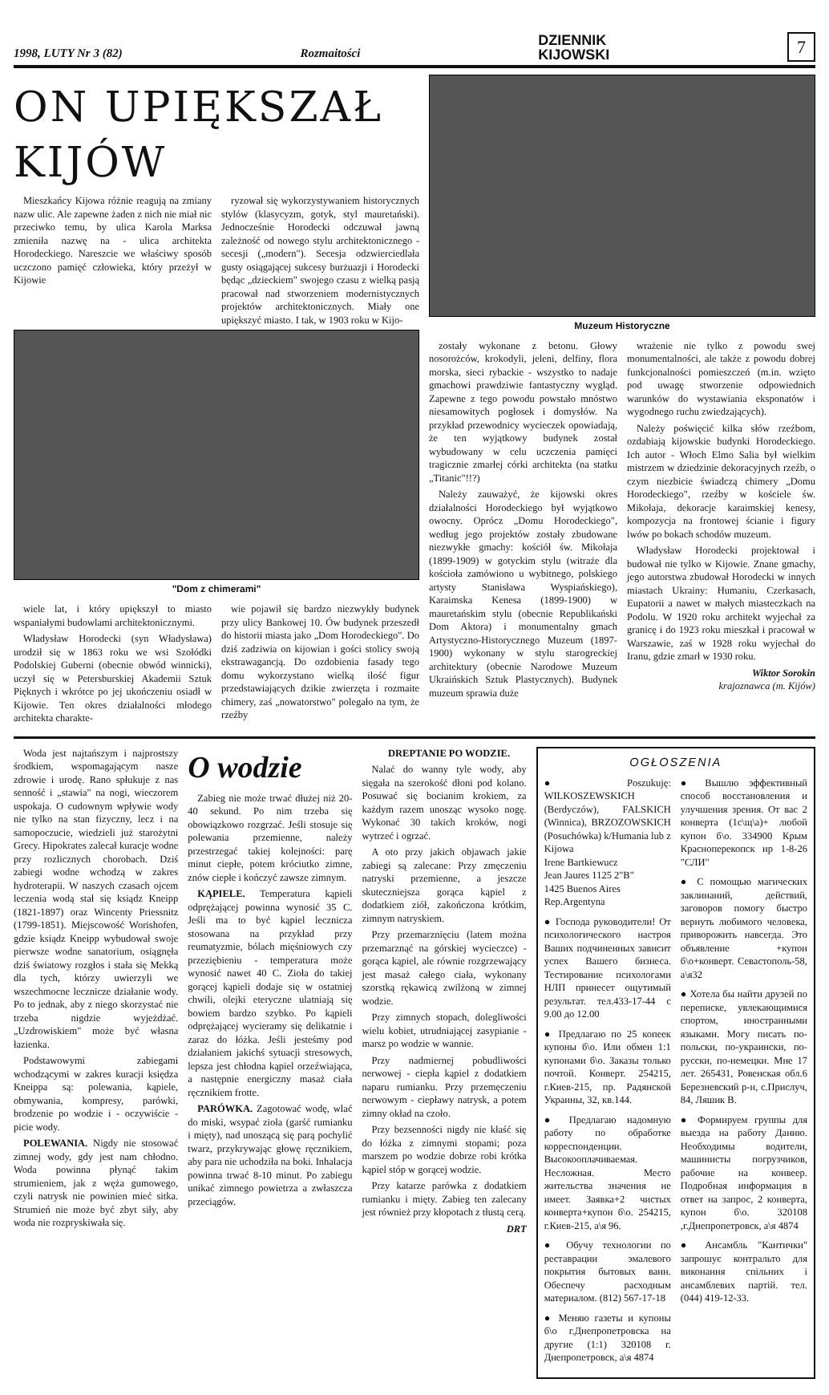1998, LUTY Nr 3 (82) Rozmaitości DZIENNIK
KIJOWSKI 7
ON UPIĘKSZAŁ KIJÓW
Mieszkańcy Kijowa różnie reagują na zmiany nazw ulic. Ale zapewne żaden z nich nie miał nic przeciwko temu, by ulica Karola Marksa zmieniła nazwę na - ulica architekta Horodeckiego. Nareszcie we właściwy sposób uczczono pamięć człowieka, który przeżył w Kijowie
ryzował się wykorzystywaniem historycznych stylów (klasycyzm, gotyk, styl mauretański). Jednocześnie Horodecki odczuwał jawną zależność od nowego stylu architektonicznego - secesji („modern"). Secesja odzwierciedlała gusty osiągającej sukcesy burżuazji i Horodecki będąc „dzieckiem" swojego czasu z wielką pasją pracował nad stworzeniem modernistycznych projektów architektonicznych. Miały one upiększyć miasto. I tak, w 1903 roku w Kijo-
"Dom z chimerami"
wiele lat, i który upiększył to miasto wspaniałymi budowlami architektonicznymi.
Władysław Horodecki (syn Władysława) urodził się w 1863 roku we wsi Szołódki Podolskiej Guberni (obecnie obwód winnicki), uczył się w Petersburskiej Akademii Sztuk Pięknych i wkrótce po jej ukończeniu osiadł w Kijowie. Ten okres działalności młodego architekta charakte-
wie pojawił się bardzo niezwykły budynek przy ulicy Bankowej 10. Ów budynek przeszedł do historii miasta jako „Dom Horodeckiego". Do dziś zadziwia on kijowian i gości stolicy swoją ekstrawagancją. Do ozdobienia fasady tego domu wykorzystano wielką ilość figur przedstawiających dzikie zwierzęta i rozmaite chimery, zaś „nowatorstwo" polegało na tym, że rzeźby
Muzeum Historyczne
zostały wykonane z betonu. Głowy nosorożców, krokodyli, jeleni, delfiny, flora morska, sieci rybackie - wszystko to nadaje gmachowi prawdziwie fantastyczny wygląd. Zapewne z tego powodu powstało mnóstwo niesamowitych pogłosek i domysłów. Na przykład przewodnicy wycieczek opowiadają, że ten wyjątkowy budynek został wybudowany w celu uczczenia pamięci tragicznie zmarłej córki architekta (na statku „Titanic"!!?)
Należy zauważyć, że kijowski okres działalności Horodeckiego był wyjątkowo owocny. Oprócz „Domu Horodeckiego", według jego projektów zostały zbudowane niezwykłe gmachy: kościół św. Mikołaja (1899-1909) w gotyckim stylu (witraże dla kościoła zamówiono u wybitnego, polskiego artysty Stanisława Wyspiańskiego), Karaimska Kenesa (1899-1900) w mauretańskim stylu (obecnie Republikański Dom Aktora) i monumentalny gmach Artystyczno-Historycznego Muzeum (1897-1900) wykonany w stylu starogreckiej architektury (obecnie Narodowe Muzeum Ukraińskich Sztuk Plastycznych). Budynek muzeum sprawia duże
wrażenie nie tylko z powodu swej monumentalności, ale także z powodu dobrej funkcjonalności pomieszczeń (m.in. wzięto pod uwagę stworzenie odpowiednich warunków do wystawiania eksponatów i wygodnego ruchu zwiedzających).
Należy poświęcić kilka słów rzeźbom, ozdabiają kijowskie budynki Horodeckiego. Ich autor - Włoch Elmo Salia był wielkim mistrzem w dziedzinie dekoracyjnych rzeźb, o czym niezbicie świadczą chimery „Domu Horodeckiego", rzeźby w kościele św. Mikołaja, dekoracje karaimskiej kenesy, kompozycja na frontowej ścianie i figury lwów po bokach schodów muzeum.
Władysław Horodecki projektował i budował nie tylko w Kijowie. Znane gmachy, jego autorstwa zbudował Horodecki w innych miastach Ukrainy: Humaniu, Czerkasach, Eupatorii a nawet w małych miasteczkach na Podolu. W 1920 roku architekt wyjechał za granicę i do 1923 roku mieszkał i pracował w Warszawie, zaś w 1928 roku wyjechał do Iranu, gdzie zmarł w 1930 roku.
Wiktor Sorokin
krajoznawca (m. Kijów)
Woda jest najtańszym i najprostszy środkiem, wspomagającym nasze zdrowie i urodę. Rano spłukuje z nas senność i „stawia" na nogi, wieczorem uspokaja. O cudownym wpływie wody nie tylko na stan fizyczny, lecz i na samopoczucie, wiedzieli już starożytni Grecy. Hipokrates zalecał kuracje wodne przy rozlicznych chorobach. Dziś zabiegi wodne wchodzą w zakres hydroterapii. W naszych czasach ojcem leczenia wodą stał się ksiądz Kneipp (1821-1897) oraz Wincenty Priessnitz (1799-1851). Miejscowość Worishofen, gdzie ksiądz Kneipp wybudował swoje pierwsze wodne sanatorium, osiągnęła dziś światowy rozgłos i stała się Mekką dla tych, którzy uwierzyli we wszechmocne lecznicze działanie wody. Po to jednak, aby z niego skorzystać nie trzeba nigdzie wyjeżdżać. „Uzdrowiskiem" może być własna łazienka.
Podstawowymi zabiegami wchodzącymi w zakres kuracji księdza Kneippa są: polewania, kąpiele, obmywania, kompresy, parówki, brodzenie po wodzie i - oczywiście - picie wody.
POLEWANIA. Nigdy nie stosować zimnej wody, gdy jest nam chłodno. Woda powinna płynąć takim strumieniem, jak z węża gumowego, czyli natrysk nie powinien mieć sitka. Strumień nie może być zbyt siły, aby woda nie rozpryskiwała się.
O wodzie
Zabieg nie może trwać dłużej niż 20-40 sekund. Po nim trzeba się obowiązkowo rozgrzać. Jeśli stosuje się polewania przemienne, należy przestrzegać takiej kolejności: parę minut ciepłe, potem króciutko zimne, znów ciepłe i kończyć zawsze zimnym.
KĄPIELE. Temperatura kąpieli odprężającej powinna wynosić 35 C. Jeśli ma to być kąpiel lecznicza stosowana na przykład przy reumatyzmie, bólach mięśniowych czy przeziębieniu - temperatura może wynosić nawet 40 C. Zioła do takiej gorącej kąpieli dodaje się w ostatniej chwili, olejki eteryczne ulatniają się bowiem bardzo szybko. Po kąpieli odprężającej wycieramy się delikatnie i zaraz do łóżka. Jeśli jesteśmy pod działaniem jakichś sytuacji stresowych, lepsza jest chłodna kąpiel orzeźwiająca, a następnie energiczny masaż ciała ręcznikiem frotte.
PARÓWKA. Zagotować wodę, wlać do miski, wsypać zioła (garść rumianku i mięty), nad unoszącą się parą pochylić twarz, przykrywając głowę ręcznikiem, aby para nie uchodziła na boki. Inhalacja powinna trwać 8-10 minut. Po zabiegu unikać zimnego powietrza a zwłaszcza przeciągów.
DREPTANIE PO WODZIE.
Nalać do wanny tyle wody, aby sięgała na szerokość dłoni pod kolano. Posuwać się bocianim krokiem, za każdym razem unosząc wysoko nogę. Wykonać 30 takich kroków, nogi wytrzeć i ogrzać.
A oto przy jakich objawach jakie zabiegi są zalecane: Przy zmęczeniu natryski przemienne, a jeszcze skuteczniejsza gorąca kąpiel z dodatkiem ziół, zakończona krótkim, zimnym natryskiem.
Przy przemarznięciu (latem można przemarznąć na górskiej wycieczce) - gorąca kąpiel, ale równie rozgrzewający jest masaż całego ciała, wykonany szorstką rękawicą zwilżoną w zimnej wodzie.
Przy zimnych stopach, dolegliwości wielu kobiet, utrudniającej zasypianie - marsz po wodzie w wannie.
Przy nadmiernej pobudliwości nerwowej - ciepła kąpiel z dodatkiem naparu rumianku. Przy przemęczeniu nerwowym - ciepławy natrysk, a potem zimny okład na czoło.
Przy bezsenności nigdy nie kłaść się do łóżka z zimnymi stopami; poza marszem po wodzie dobrze robi krótka kąpiel stóp w gorącej wodzie.
Przy katarze parówka z dodatkiem rumianku i mięty. Zabieg ten zalecany jest również przy kłopotach z tłustą cerą.
DRT
OGŁOSZENIA
● Poszukuję: WILKOSZEWSKICH (Berdyczów), FALSKICH (Winnica), BRZOZOWSKICH (Posuchówka) k/Humania lub z Kijowa
Irene Bartkiewucz
Jean Jaures 1125 2"B"
1425 Buenos Aires
Rep.Argentyna
● Господа руководители! От психологического настроя Ваших подчиненных зависит успех Вашего бизнеса. Тестирование психологами НЛП принесет ощутимый результат. тел.433-17-44 с 9.00 до 12.00
● Предлагаю по 25 копеек купоны б\о. Или обмен 1:1 купонами б\о. Заказы только почтой. Конверт. 254215, г.Киев-215, пр. Радянской Украины, 32, кв.144.
● Предлагаю надомную работу по обработке корреспонденции. Высокооплачиваемая. Несложная. Место жительства значения не имеет. Заявка+2 чистых конверта+купон б\о. 254215, г.Киев-215, а\я 96.
● Обучу технологии по реставрации эмалевого покрытия бытовых ванн. Обеспечу расходным материалом. (812) 567-17-18
● Меняю газеты и купоны б\о г.Днепропетровска на другие (1:1) 320108 г. Днепропетровск, а\я 4874
● Вышлю эффективный способ восстановления и улучшения зрения. От вас 2 конверта (1с\щ\а)+ любой купон б\о. 334900 Крым Красноперекопск нр 1-8-26 "СЛИ"
● С помощью магических заклинаний, действий, заговоров помогу быстро вернуть любимого человека, приворожить навсегда. Это объявление +купон б\о+конверт. Севастополь-58, а\я32
● Хотела бы найти друзей по переписке, увлекающимися спортом, иностранными языками. Могу писать по-польски, по-украински, по-русски, по-немецки. Мне 17 лет. 265431, Ровенская обл.6 Березневский р-н, с.Прислуч, 84, Ляшик В.
● Формируем группы для выезда на работу Данию. Необходимы водители, машинисты погрузчиков, рабочие на конвеер. Подробная информация в ответ на запрос, 2 конверта, купон б\о. 320108 ,г.Днепропетровск, а\я 4874
● Ансамбль "Кантички" запрошує контральто для виконання спільних і ансамблевих партій. тел.(044) 419-12-33.